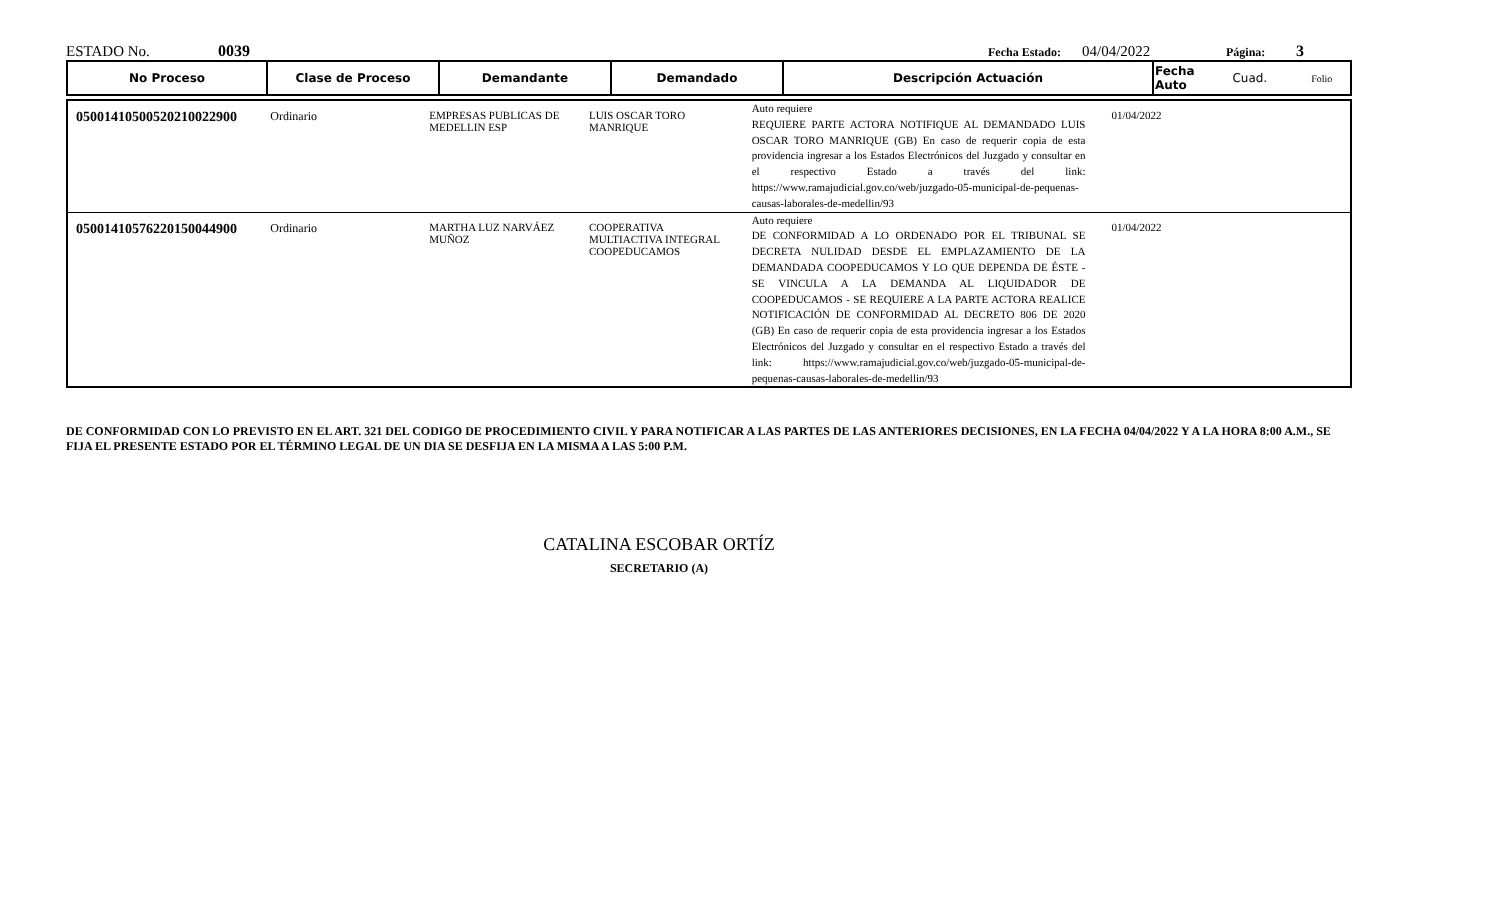ESTADO No. 0039 Fecha Estado: 04/04/2022 Página: 3
| No Proceso | Clase de Proceso | Demandante | Demandado | Descripción Actuación | Fecha Auto | Cuad. | Folio |
| --- | --- | --- | --- | --- | --- | --- | --- |
| 05001410500520210022900 | Ordinario | EMPRESAS PUBLICAS DE MEDELLIN ESP | LUIS OSCAR TORO MANRIQUE | Auto requiere REQUIERE PARTE ACTORA NOTIFIQUE AL DEMANDADO LUIS OSCAR TORO MANRIQUE (GB) En caso de requerir copia de esta providencia ingresar a los Estados Electrónicos del Juzgado y consultar en el respectivo Estado a través del link: https://www.ramajudicial.gov.co/web/juzgado-05-municipal-de-pequenas-causas-laborales-de-medellin/93 | 01/04/2022 | |
| 05001410576220150044900 | Ordinario | MARTHA LUZ NARVÁEZ MUÑOZ | COOPERATIVA MULTIACTIVA INTEGRAL COOPEDUCAMOS | Auto requiere DE CONFORMIDAD A LO ORDENADO POR EL TRIBUNAL SE DECRETA NULIDAD DESDE EL EMPLAZAMIENTO DE LA DEMANDADA COOPEDUCAMOS Y LO QUE DEPENDA DE ÉSTE - SE VINCULA A LA DEMANDA AL LIQUIDADOR DE COOPEDUCAMOS - SE REQUIERE A LA PARTE ACTORA REALICE NOTIFICACIÓN DE CONFORMIDAD AL DECRETO 806 DE 2020 (GB) En caso de requerir copia de esta providencia ingresar a los Estados Electrónicos del Juzgado y consultar en el respectivo Estado a través del link: https://www.ramajudicial.gov.co/web/juzgado-05-municipal-de-pequenas-causas-laborales-de-medellin/93 | 01/04/2022 | |
DE CONFORMIDAD CON LO PREVISTO EN EL ART. 321 DEL CODIGO DE PROCEDIMIENTO CIVIL Y PARA NOTIFICAR A LAS PARTES DE LAS ANTERIORES DECISIONES, EN LA FECHA 04/04/2022 Y A LA HORA 8:00 A.M., SE FIJA EL PRESENTE ESTADO POR EL TÉRMINO LEGAL DE UN DIA SE DESFIJA EN LA MISMA A LAS 5:00 P.M.
CATALINA ESCOBAR ORTÍZ
SECRETARIO (A)